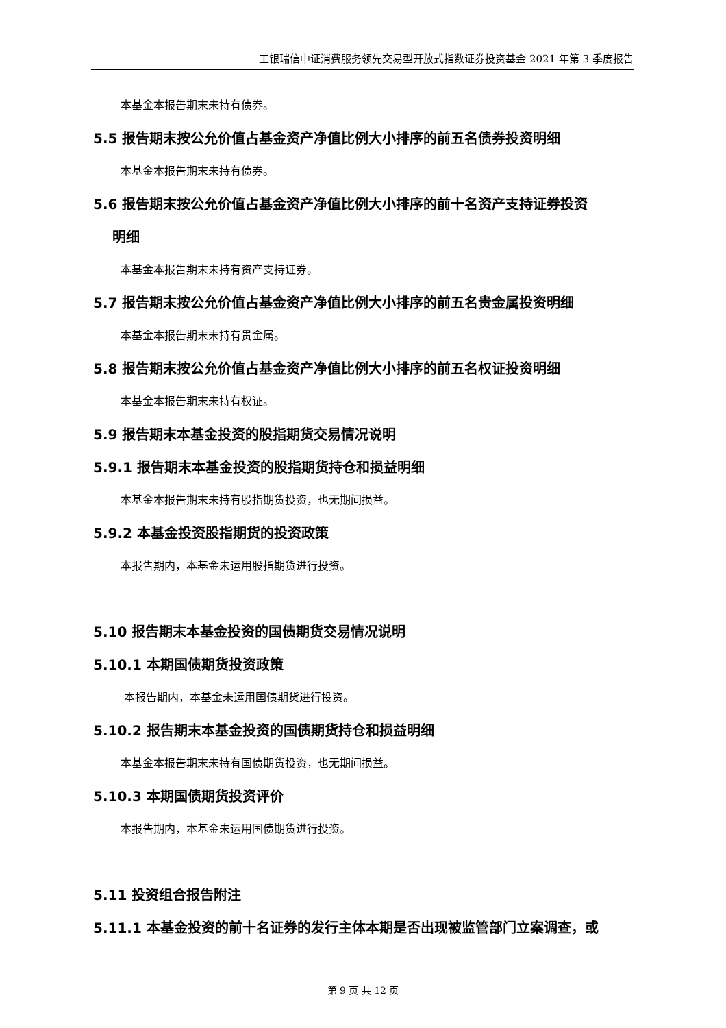工银瑞信中证消费服务领先交易型开放式指数证券投资基金 2021 年第 3 季度报告
本基金本报告期末未持有债券。
5.5 报告期末按公允价值占基金资产净值比例大小排序的前五名债券投资明细
本基金本报告期末未持有债券。
5.6 报告期末按公允价值占基金资产净值比例大小排序的前十名资产支持证券投资
明细
本基金本报告期末未持有资产支持证券。
5.7 报告期末按公允价值占基金资产净值比例大小排序的前五名贵金属投资明细
本基金本报告期末未持有贵金属。
5.8 报告期末按公允价值占基金资产净值比例大小排序的前五名权证投资明细
本基金本报告期末未持有权证。
5.9 报告期末本基金投资的股指期货交易情况说明
5.9.1 报告期末本基金投资的股指期货持仓和损益明细
本基金本报告期末未持有股指期货投资，也无期间损益。
5.9.2 本基金投资股指期货的投资政策
本报告期内，本基金未运用股指期货进行投资。
5.10 报告期末本基金投资的国债期货交易情况说明
5.10.1 本期国债期货投资政策
本报告期内，本基金未运用国债期货进行投资。
5.10.2 报告期末本基金投资的国债期货持仓和损益明细
本基金本报告期末未持有国债期货投资，也无期间损益。
5.10.3 本期国债期货投资评价
本报告期内，本基金未运用国债期货进行投资。
5.11 投资组合报告附注
5.11.1 本基金投资的前十名证券的发行主体本期是否出现被监管部门立案调查，或
第 9 页 共 12 页